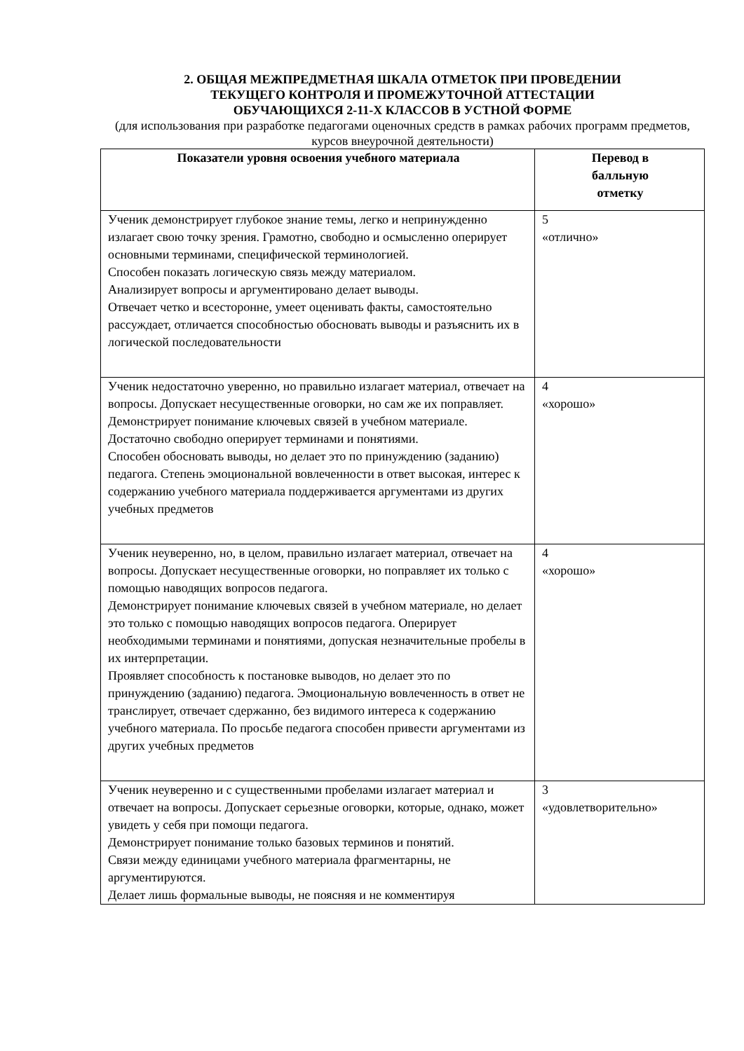2. ОБЩАЯ МЕЖПРЕДМЕТНАЯ ШКАЛА ОТМЕТОК ПРИ ПРОВЕДЕНИИ
ТЕКУЩЕГО КОНТРОЛЯ И ПРОМЕЖУТОЧНОЙ АТТЕСТАЦИИ
ОБУЧАЮЩИХСЯ 2-11-Х КЛАССОВ В УСТНОЙ ФОРМЕ
(для использования при разработке педагогами оценочных средств в рамках рабочих программ предметов, курсов внеурочной деятельности)
| Показатели уровня освоения учебного материала | Перевод в балльную отметку |
| --- | --- |
| Ученик демонстрирует глубокое знание темы, легко и непринужденно излагает свою точку зрения. Грамотно, свободно и осмысленно оперирует основными терминами, специфической терминологией. Способен показать логическую связь между материалом. Анализирует вопросы и аргументировано делает выводы. Отвечает четко и всесторонне, умеет оценивать факты, самостоятельно рассуждает, отличается способностью обосновать выводы и разъяснить их в логической последовательности | 5 «отлично» |
| Ученик недостаточно уверенно, но правильно излагает материал, отвечает на вопросы. Допускает несущественные оговорки, но сам же их поправляет. Демонстрирует понимание ключевых связей в учебном материале. Достаточно свободно оперирует терминами и понятиями. Способен обосновать выводы, но делает это по принуждению (заданию) педагога. Степень эмоциональной вовлеченности в ответ высокая, интерес к содержанию учебного материала поддерживается аргументами из других учебных предметов | 4 «хорошо» |
| Ученик неуверенно, но, в целом, правильно излагает материал, отвечает на вопросы. Допускает несущественные оговорки, но поправляет их только с помощью наводящих вопросов педагога. Демонстрирует понимание ключевых связей в учебном материале, но делает это только с помощью наводящих вопросов педагога. Оперирует необходимыми терминами и понятиями, допуская незначительные пробелы в их интерпретации. Проявляет способность к постановке выводов, но делает это по принуждению (заданию) педагога. Эмоциональную вовлеченность в ответ не транслирует, отвечает сдержанно, без видимого интереса к содержанию учебного материала. По просьбе педагога способен привести аргументами из других учебных предметов | 4 «хорошо» |
| Ученик неуверенно и с существенными пробелами излагает материал и отвечает на вопросы. Допускает серьезные оговорки, которые, однако, может увидеть у себя при помощи педагога. Демонстрирует понимание только базовых терминов и понятий. Связи между единицами учебного материала фрагментарны, не аргументируются. Делает лишь формальные выводы, не поясняя и не комментируя | 3 «удовлетворительно» |